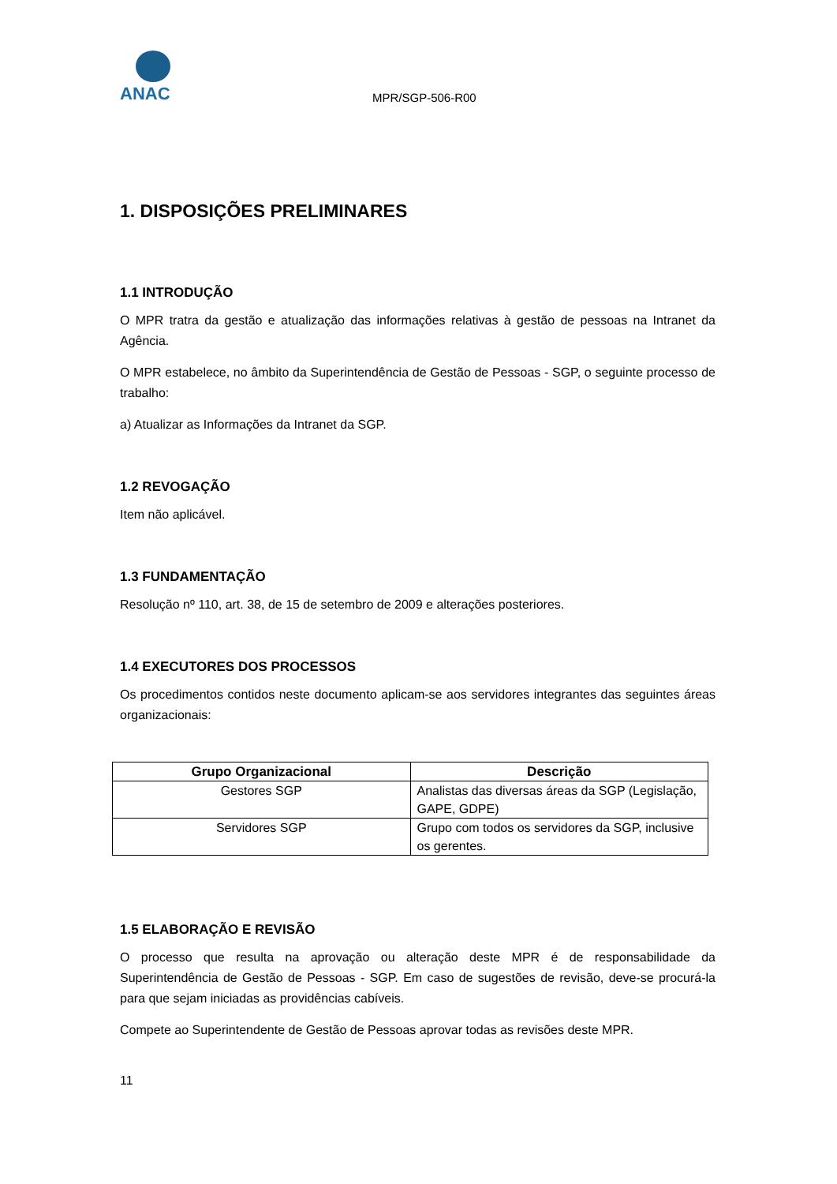ANAC
MPR/SGP-506-R00
1. DISPOSIÇÕES PRELIMINARES
1.1 INTRODUÇÃO
O MPR tratra da gestão e atualização das informações relativas à gestão de pessoas na Intranet da Agência.
O MPR estabelece, no âmbito da Superintendência de Gestão de Pessoas - SGP, o seguinte processo de trabalho:
a) Atualizar as Informações da Intranet da SGP.
1.2 REVOGAÇÃO
Item não aplicável.
1.3 FUNDAMENTAÇÃO
Resolução nº 110, art. 38, de 15 de setembro de 2009 e alterações posteriores.
1.4 EXECUTORES DOS PROCESSOS
Os procedimentos contidos neste documento aplicam-se aos servidores integrantes das seguintes áreas organizacionais:
| Grupo Organizacional | Descrição |
| --- | --- |
| Gestores SGP | Analistas das diversas áreas da SGP (Legislação, GAPE, GDPE) |
| Servidores SGP | Grupo com todos os servidores da SGP, inclusive os gerentes. |
1.5 ELABORAÇÃO E REVISÃO
O processo que resulta na aprovação ou alteração deste MPR é de responsabilidade da Superintendência de Gestão de Pessoas - SGP. Em caso de sugestões de revisão, deve-se procurá-la para que sejam iniciadas as providências cabíveis.
Compete ao Superintendente de Gestão de Pessoas aprovar todas as revisões deste MPR.
11